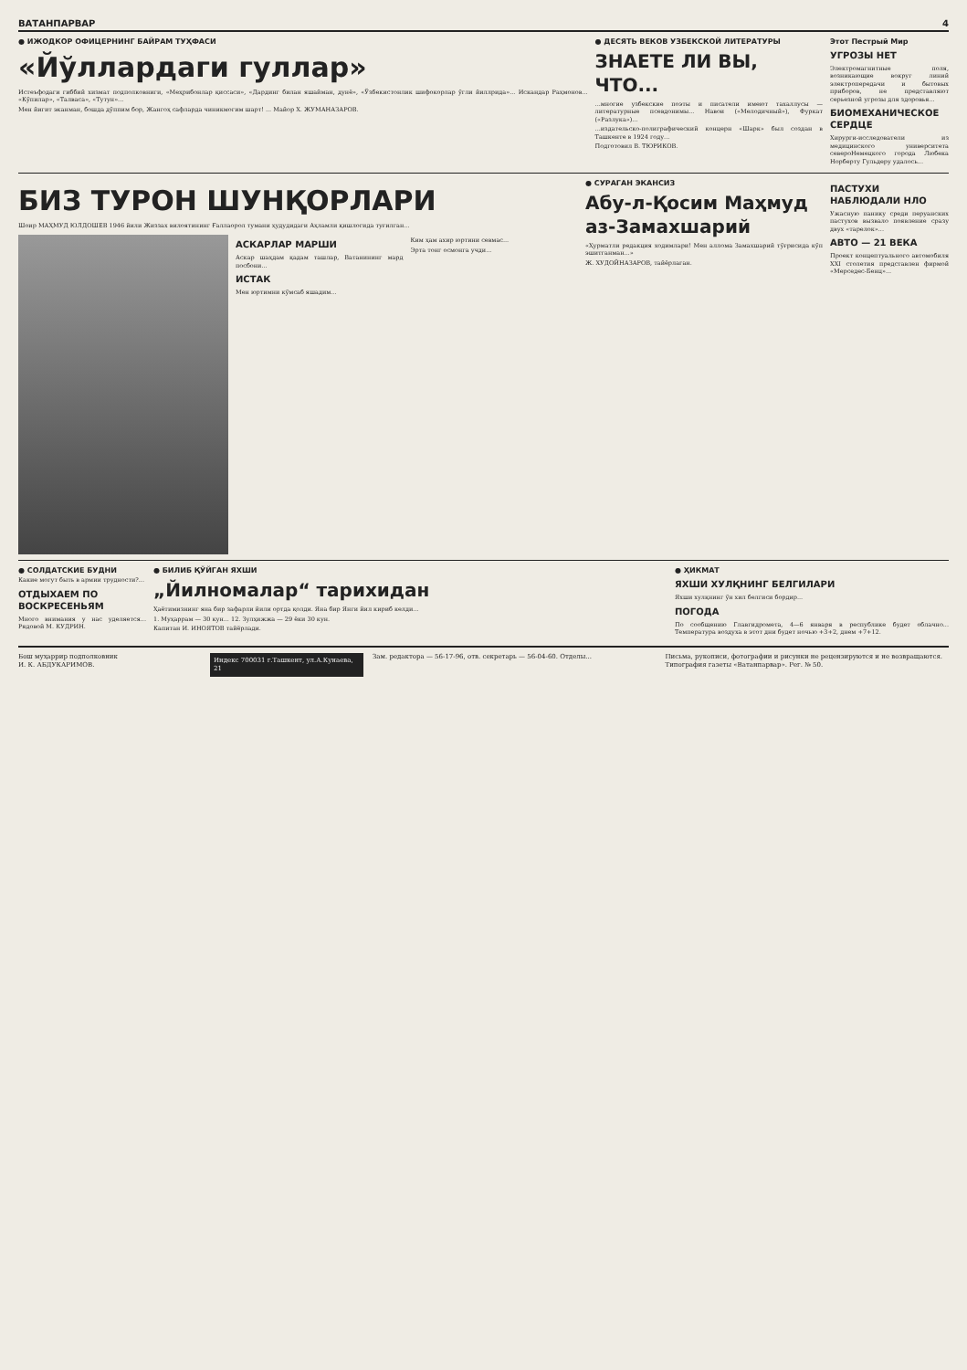ВАТАНПАРВАР 4
● ИЖОДКОР ОФИЦЕРНИНГ БАЙРАМ ТУҲФАСИ
«Йўллардаги гуллар»
Истеъфодаги гиббий хизмат подполковниги, «Меҳрибонлар қиссаси», «Дардинг билан яшайман, дунё», «Ўзбекистонлик шифокорлар ўгли йиллрида»... Искандар Раҳмонов... «Кўпилар», «Талваса», «Тутун»...
Мен йигит эканман, бошда дўппим бор, Жангоҳ сафларда чиникмогим шарт! ... Майор Х. ЖУМАНАЗАРОВ.
● ДЕСЯТЬ ВЕКОВ УЗБЕКСКОЙ ЛИТЕРАТУРЫ
ЗНАЕТЕ ЛИ ВЫ, ЧТО...
...многие узбекские поэты и писатели имеют тахаллусы — литературные псевдонимы... Навои («Мелодичный»), Фуркат («Разлука»)...
...издательско-полиграфический концерн «Шарк» был создан в Ташкенте в 1924 году...
Подготовил В. ТЮРИКОВ.
Этот Пестрый Мир
УГРОЗЫ НЕТ
Электромагнитные поля, возникающие вокруг линий электропередачи и бытовых приборов, не представляют серьезной угрозы для здоровья...
БИОМЕХАНИЧЕСКОЕ СЕРДЦЕ
Хирурги-исследователи из медицинского университета североНемецкого города Любека Норберту Гульдеру удалось...
БИЗ ТУРОН ШУНҚОРЛАРИ
Шоир МАҲМУД ЮЛДОШЕВ 1946 йили Жиззах вилоятининг Ғаллаорол тумани ҳудудидаги Аҳламли қишлогида туғилган...
АСКАРЛАР МАРШИ
Аскар шаҳдам қадам ташлар, Ватанининг мард посбони...
ИСТАК
Мен юртимни кўмсаб яшадим...
Ким ҳам ахир юртини севмас...
Эртa тонг осмонга учди...
● СУРАГАН ЭКАНСИЗ
Абу-л-Қосим Маҳмуд аз-Замахшарий
«Ҳурматли редакция ходимлари! Мен аллома Замахшарий тўғрисида кўп эшитганман...»
Ж. ХУДОЙНАЗАРОВ, тайёрлаган.
ПАСТУХИ НАБЛЮДАЛИ НЛО
Ужасную панику среди перуанских пастухов вызвало появление сразу двух «тарелок»...
АВТО — 21 ВЕКА
Проект концептуального автомобиля XXI столетия представлен фирмой «Мерседес-Бенц»...
● СОЛДАТСКИЕ БУДНИ
Какие могут быть в армии трудности?...
ОТДЫХАЕМ ПО ВОСКРЕСЕНЬЯМ
Много внимания у нас уделяется... Рядовой М. КУДРИН.
● БИЛИБ ҚЎЙГАН ЯХШИ
„Йилномалар“ тарихидан
Ҳаётимизнинг яна бир зафарли йили ортда қолди. Яна бир Янги йил кириб келди...
1. Муҳаррам — 30 кун... 12. Зулҳижжа — 29 ёки 30 кун.
Капитан И. ИНОЯТОВ тайёрлади.
● ҲИКМАТ
ЯХШИ ХУЛҚНИНГ БЕЛГИЛАРИ
Яхши хулқнинг ўн хил белгиси бордир...
ПОГОДА
По сообщению Главгидромета, 4—6 января в республике будет облачно... Температура воздуха в этот дни будет ночью +3+2, днем +7+12.
Бош муҳаррир подполковник
И. К. АБДУКАРИМОВ.
Индекс 700031 г.Ташкент, ул.А.Кунаева, 21
Зам. редактора — 56-17-96, отв. секретарь — 56-04-60. Отделы...
Письма, рукописи, фотографии и рисунки не рецензируются и не возвращаются. Типография газеты «Ватанпарвар». Рег. № 50.